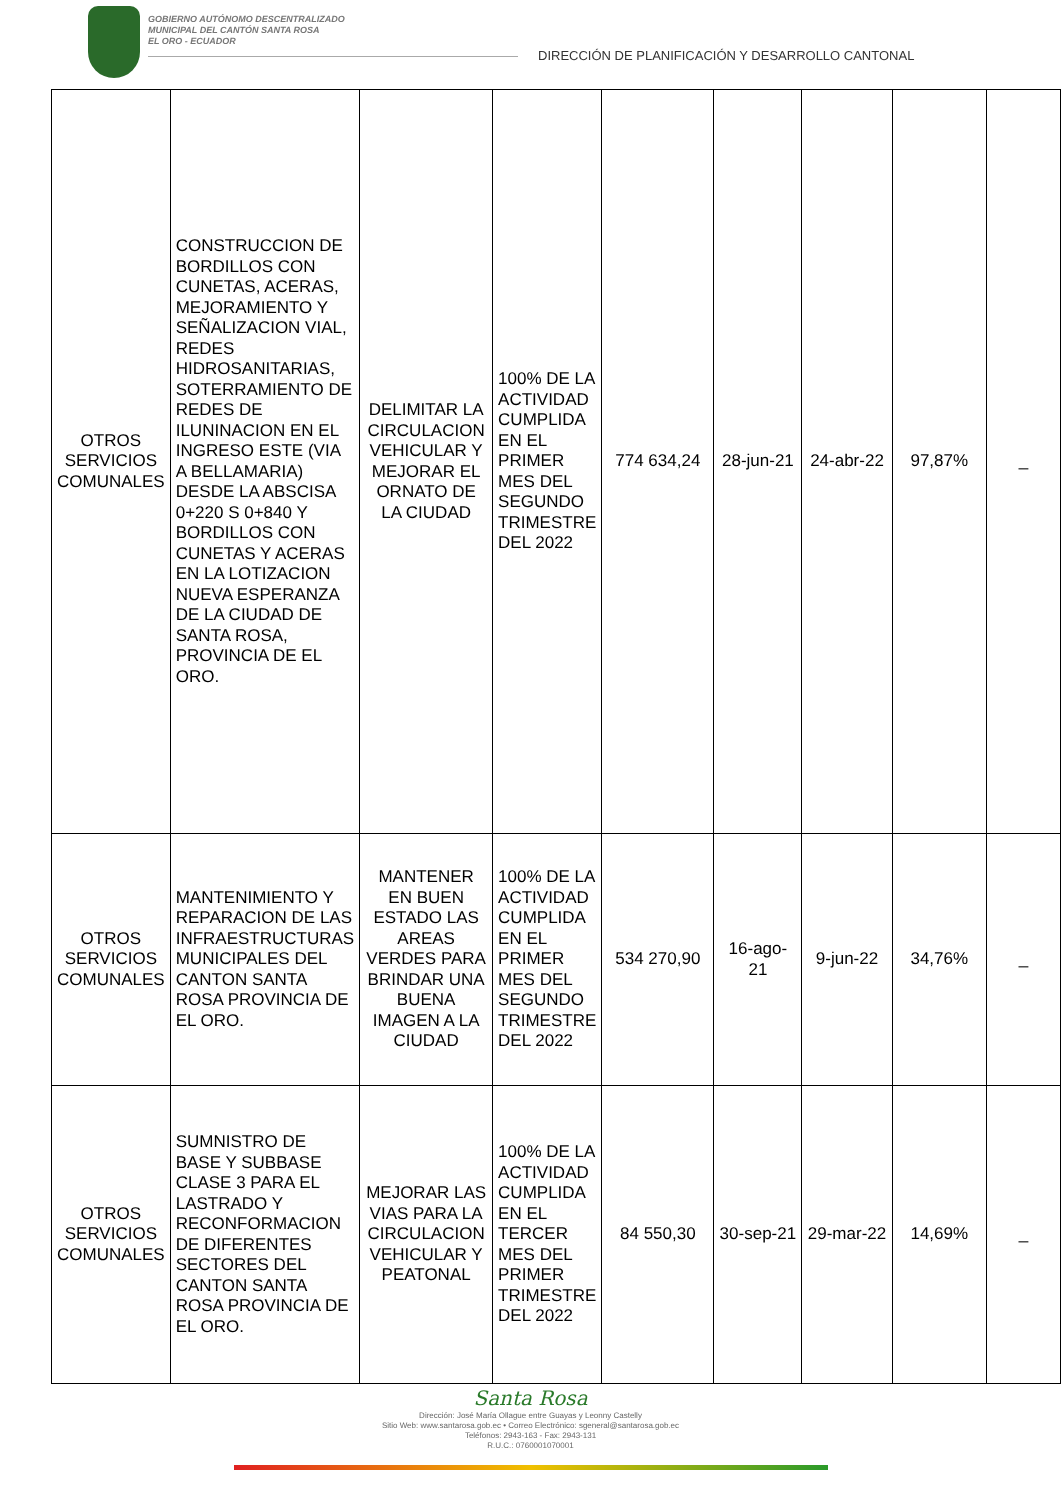GOBIERNO AUTÓNOMO DESCENTRALIZADO
MUNICIPAL DEL CANTÓN SANTA ROSA
EL ORO - ECUADOR
DIRECCIÓN DE PLANIFICACIÓN Y DESARROLLO CANTONAL
| OTROS SERVICIOS COMUNALES | CONSTRUCCION DE BORDILLOS CON CUNETAS, ACERAS, MEJORAMIENTO Y SEÑALIZACION VIAL, REDES HIDROSANITARIAS, SOTERRAMIENTO DE REDES DE ILUNINACION EN EL INGRESO ESTE (VIA A BELLAMARIA) DESDE LA ABSCISA 0+220 S 0+840 Y BORDILLOS CON CUNETAS Y ACERAS EN LA LOTIZACION NUEVA ESPERANZA DE LA CIUDAD DE SANTA ROSA, PROVINCIA DE EL ORO. | DELIMITAR LA CIRCULACION VEHICULAR Y MEJORAR EL ORNATO DE LA CIUDAD | 100% DE LA ACTIVIDAD CUMPLIDA EN EL PRIMER MES DEL SEGUNDO TRIMESTRE DEL 2022 | 774 634,24 | 28-jun-21 | 24-abr-22 | 97,87% | _ |
| OTROS SERVICIOS COMUNALES | MANTENIMIENTO Y REPARACION DE LAS INFRAESTRUCTURAS MUNICIPALES DEL CANTON SANTA ROSA PROVINCIA DE EL ORO. | MANTENER EN BUEN ESTADO LAS AREAS VERDES PARA BRINDAR UNA BUENA IMAGEN A LA CIUDAD | 100% DE LA ACTIVIDAD CUMPLIDA EN EL PRIMER MES DEL SEGUNDO TRIMESTRE DEL 2022 | 534 270,90 | 16-ago-21 | 9-jun-22 | 34,76% | _ |
| OTROS SERVICIOS COMUNALES | SUMNISTRO DE BASE Y SUBBASE CLASE 3 PARA EL LASTRADO Y RECONFORMACION DE DIFERENTES SECTORES DEL CANTON SANTA ROSA PROVINCIA DE EL ORO. | MEJORAR LAS VIAS PARA LA CIRCULACION VEHICULAR Y PEATONAL | 100% DE LA ACTIVIDAD CUMPLIDA EN EL TERCER MES DEL PRIMER TRIMESTRE DEL 2022 | 84 550,30 | 30-sep-21 | 29-mar-22 | 14,69% | _ |
Santa Rosa
Dirección: José María Ollague entre Guayas y Leonny Castelly
Sitio Web: www.santarosa.gob.ec • Correo Electrónico: sgeneral@santarosa.gob.ec
Teléfonos: 2943-163 - Fax: 2943-131
R.U.C.: 0760001070001